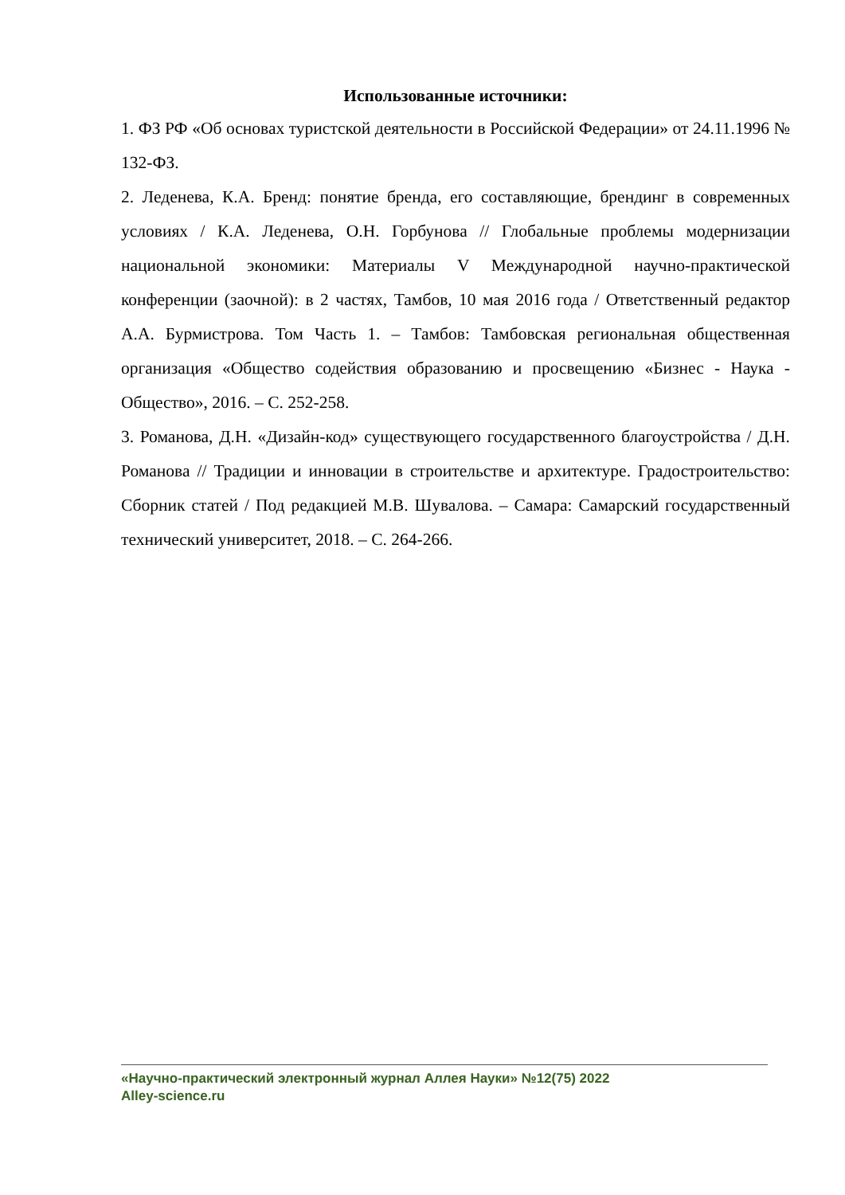Использованные источники:
1. ФЗ РФ «Об основах туристской деятельности в Российской Федерации» от 24.11.1996 № 132-ФЗ.
2. Леденева, К.А. Бренд: понятие бренда, его составляющие, брендинг в современных условиях / К.А. Леденева, О.Н. Горбунова // Глобальные проблемы модернизации национальной экономики: Материалы V Международной научно-практической конференции (заочной): в 2 частях, Тамбов, 10 мая 2016 года / Ответственный редактор А.А. Бурмистрова. Том Часть 1. – Тамбов: Тамбовская региональная общественная организация «Общество содействия образованию и просвещению «Бизнес - Наука - Общество», 2016. – С. 252-258.
3. Романова, Д.Н. «Дизайн-код» существующего государственного благоустройства / Д.Н. Романова // Традиции и инновации в строительстве и архитектуре. Градостроительство: Сборник статей / Под редакцией М.В. Шувалова. – Самара: Самарский государственный технический университет, 2018. – С. 264-266.
«Научно-практический электронный журнал Аллея Науки» №12(75) 2022
Alley-science.ru